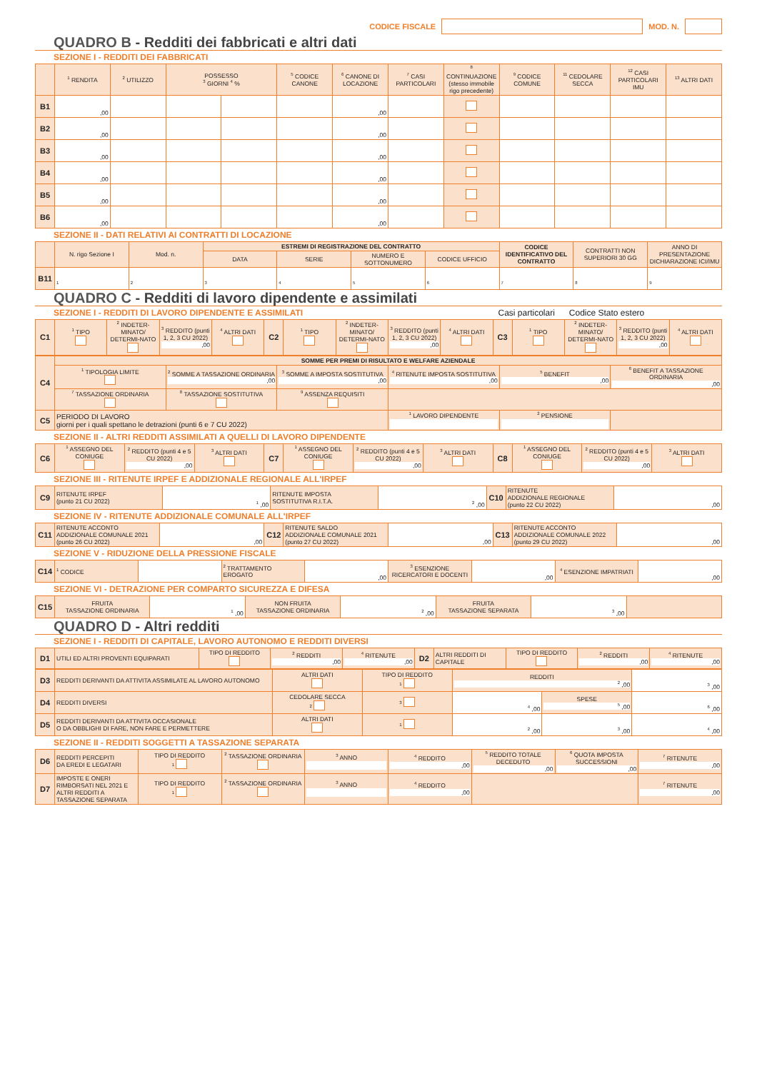CODICE FISCALE MOD. N.
QUADRO B - Redditi dei fabbricati e altri dati
SEZIONE I - REDDITI DEI FABBRICATI
| | <sup>1</sup> RENDITA | <sup>2</sup> UTILIZZO | POSSESSO <sup>3</sup> GIORNI <sup>4</sup> % | | <sup>5</sup> CODICE CANONE | <sup>6</sup> CANONE DI LOCAZIONE | <sup>7</sup> CASI PARTICOLARI | <sup>8</sup> CONTINUAZIONE (stesso immobile rigo precedente) | <sup>9</sup> CODICE COMUNE | <sup>11</sup> CEDOLARE SECCA | <sup>12</sup> CASI PARTICOLARI IMU | <sup>13</sup> ALTRI DATI |
| --- | --- | --- | --- | --- | --- | --- | --- | --- | --- | --- | --- | --- |
| B1 | ,00 | | | | | ,00 | | | | | | |
| B2 | ,00 | | | | | ,00 | | | | | | |
| B3 | ,00 | | | | | ,00 | | | | | | |
| B4 | ,00 | | | | | ,00 | | | | | | |
| B5 | ,00 | | | | | ,00 | | | | | | |
| B6 | ,00 | | | | | ,00 | | | | | | |
SEZIONE II - DATI RELATIVI AI CONTRATTI DI LOCAZIONE
| | N. rigo Sezione I | Mod. n. | ESTREMI DI REGISTRAZIONE DEL CONTRATTO | | | | CODICE IDENTIFICATIVO DEL CONTRATTO | CONTRATTI NON SUPERIORI 30 GG | ANNO DI PRESENTAZIONE DICHIARAZIONE ICI/IMU |
| --- | --- | --- | --- | --- | --- | --- | --- | --- | --- |
| | | | DATA | SERIE | NUMERO E SOTTONUMERO | CODICE UFFICIO | | | |
| B11 | <sup>1</sup> | <sup>2</sup> | <sup>3</sup> | <sup>4</sup> | <sup>5</sup> | <sup>6</sup> | <sup>7</sup> | <sup>8</sup> | <sup>9</sup> |
QUADRO C - Redditi di lavoro dipendente e assimilati
SEZIONE I - REDDITI DI LAVORO DIPENDENTE E ASSIMILATI Casi particolari Codice Stato estero
| C1 | <sup>1</sup> TIPO | <sup>2</sup> INDETER-MINATO/ DETERMI-NATO | <sup>3</sup> REDDITO (punti 1, 2, 3 CU 2022) ,00 | <sup>4</sup> ALTRI DATI | C2 | <sup>1</sup> TIPO | <sup>2</sup> INDETER-MINATO/ DETERMI-NATO | <sup>3</sup> REDDITO (punti 1, 2, 3 CU 2022) ,00 | <sup>4</sup> ALTRI DATI | C3 | <sup>1</sup> TIPO | <sup>2</sup> INDETER-MINATO/ DETERMI-NATO | <sup>3</sup> REDDITO (punti 1, 2, 3 CU 2022) ,00 | <sup>4</sup> ALTRI DATI |
| C4 | SOMME PER PREMI DI RISULTATO E WELFARE AZIENDALE | | | | | |
| | <sup>1</sup> TIPOLOGIA LIMITE | <sup>2</sup> SOMME A TASSAZIONE ORDINARIA ,00 | <sup>3</sup> SOMME A IMPOSTA SOSTITUTIVA ,00 | <sup>4</sup> RITENUTE IMPOSTA SOSTITUTIVA ,00 | <sup>5</sup> BENEFIT ,00 | <sup>6</sup> BENEFIT A TASSAZIONE ORDINARIA ,00 |
| | <sup>7</sup> TASSAZIONE ORDINARIA | <sup>8</sup> TASSAZIONE SOSTITUTIVA | <sup>9</sup> ASSENZA REQUISITI | | | |
| C5 | PERIODO DI LAVORO giorni per i quali spettano le detrazioni (punti 6 e 7 CU 2022) | | | <sup>1</sup> LAVORO DIPENDENTE | <sup>2</sup> PENSIONE | |
SEZIONE II - ALTRI REDDITI ASSIMILATI A QUELLI DI LAVORO DIPENDENTE
| C6 | <sup>1</sup> ASSEGNO DEL CONIUGE | <sup>2</sup> REDDITO (punti 4 e 5 CU 2022) ,00 | <sup>3</sup> ALTRI DATI | C7 | <sup>1</sup> ASSEGNO DEL CONIUGE | <sup>2</sup> REDDITO (punti 4 e 5 CU 2022) ,00 | <sup>3</sup> ALTRI DATI | C8 | <sup>1</sup> ASSEGNO DEL CONIUGE | <sup>2</sup> REDDITO (punti 4 e 5 CU 2022) ,00 | <sup>3</sup> ALTRI DATI |
SEZIONE III - RITENUTE IRPEF E ADDIZIONALE REGIONALE ALL'IRPEF
| C9 | RITENUTE IRPEF (punto 21 CU 2022) | <sup>1</sup> ,00 | RITENUTE IMPOSTA SOSTITUTIVA R.I.T.A. | <sup>2</sup> ,00 | C10 | RITENUTE ADDIZIONALE REGIONALE (punto 22 CU 2022) | ,00 |
SEZIONE IV - RITENUTE ADDIZIONALE COMUNALE ALL'IRPEF
| C11 | RITENUTE ACCONTO ADDIZIONALE COMUNALE 2021 (punto 26 CU 2022) | ,00 | C12 | RITENUTE SALDO ADDIZIONALE COMUNALE 2021 (punto 27 CU 2022) | ,00 | C13 | RITENUTE ACCONTO ADDIZIONALE COMUNALE 2022 (punto 29 CU 2022) | ,00 |
SEZIONE V - RIDUZIONE DELLA PRESSIONE FISCALE
| C14 | <sup>1</sup> CODICE | | <sup>2</sup> TRATTAMENTO EROGATO | ,00 | <sup>3</sup> ESENZIONE RICERCATORI E DOCENTI | ,00 | <sup>4</sup> ESENZIONE IMPATRIATI | ,00 |
SEZIONE VI - DETRAZIONE PER COMPARTO SICUREZZA E DIFESA
| C15 | FRUITA TASSAZIONE ORDINARIA | <sup>1</sup> ,00 | NON FRUITA TASSAZIONE ORDINARIA | <sup>2</sup> ,00 | FRUITA TASSAZIONE SEPARATA | <sup>3</sup> ,00 | |
QUADRO D - Altri redditi
SEZIONE I - REDDITI DI CAPITALE, LAVORO AUTONOMO E REDDITI DIVERSI
| D1 | UTILI ED ALTRI PROVENTI EQUIPARATI | TIPO DI REDDITO | <sup>2</sup> REDDITI ,00 | <sup>4</sup> RITENUTE ,00 | D2 | ALTRI REDDITI DI CAPITALE | TIPO DI REDDITO | <sup>2</sup> REDDITI ,00 | <sup>4</sup> RITENUTE ,00 |
| D3 | REDDITI DERIVANTI DA ATTIVITA ASSIMILATE AL LAVORO AUTONOMO | ALTRI DATI | TIPO DI REDDITO <sup>1</sup> | REDDITI <sup>2</sup> ,00 | | <sup>3</sup> ,00 |
| D4 | REDDITI DIVERSI | CEDOLARE SECCA <sup>2</sup> | <sup>3</sup> | <sup>4</sup> ,00 | SPESE <sup>5</sup> ,00 | <sup>6</sup> ,00 |
| D5 | REDDITI DERIVANTI DA ATTIVITA OCCASIONALE O DA OBBLIGHI DI FARE, NON FARE E PERMETTERE | ALTRI DATI | <sup>1</sup> | <sup>2</sup> ,00 | <sup>3</sup> ,00 | <sup>4</sup> ,00 |
SEZIONE II - REDDITI SOGGETTI A TASSAZIONE SEPARATA
| D6 | REDDITI PERCEPITI DA EREDI E LEGATARI | TIPO DI REDDITO <sup>1</sup> | <sup>2</sup> TASSAZIONE ORDINARIA | <sup>3</sup> ANNO | <sup>4</sup> REDDITO ,00 | <sup>5</sup> REDDITO TOTALE DECEDUTO ,00 | <sup>6</sup> QUOTA IMPOSTA SUCCESSIONI ,00 | <sup>7</sup> RITENUTE ,00 |
| D7 | IMPOSTE E ONERI RIMBORSATI NEL 2021 E ALTRI REDDITI A TASSAZIONE SEPARATA | TIPO DI REDDITO <sup>1</sup> | <sup>2</sup> TASSAZIONE ORDINARIA | <sup>3</sup> ANNO | <sup>4</sup> REDDITO ,00 | | | <sup>7</sup> RITENUTE ,00 |